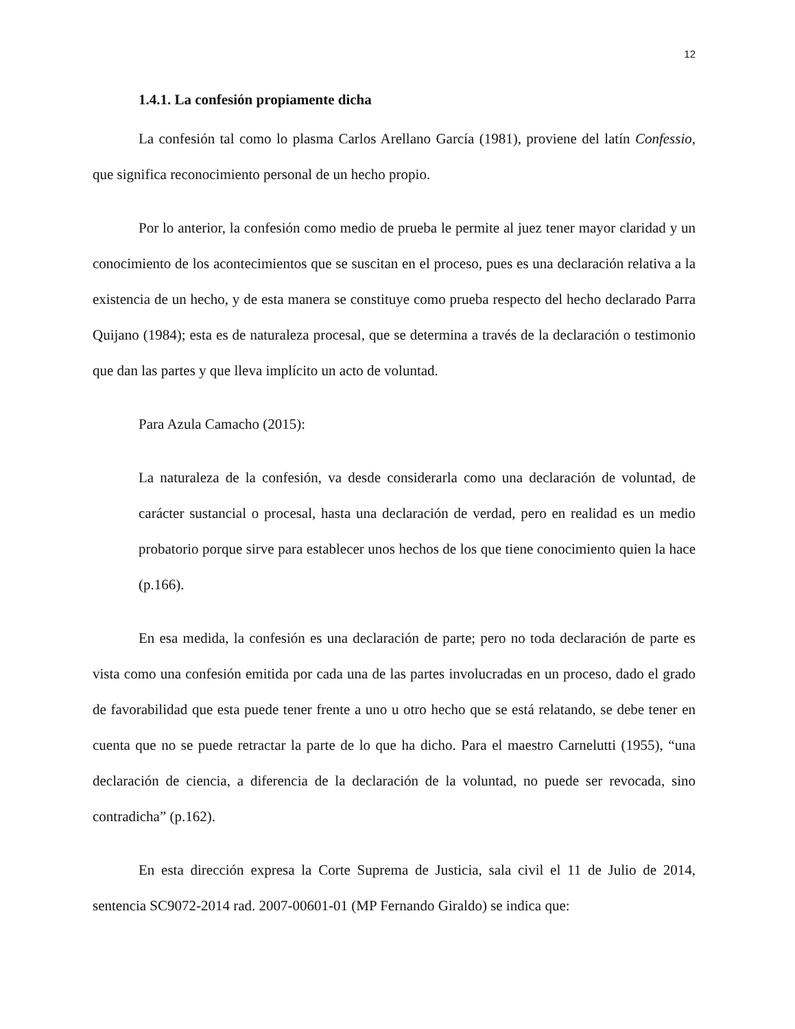12
1.4.1. La confesión propiamente dicha
La confesión tal como lo plasma Carlos Arellano García (1981), proviene del latín Confessio, que significa reconocimiento personal de un hecho propio.
Por lo anterior, la confesión como medio de prueba le permite al juez tener mayor claridad y un conocimiento de los acontecimientos que se suscitan en el proceso, pues es una declaración relativa a la existencia de un hecho, y de esta manera se constituye como prueba respecto del hecho declarado Parra Quijano (1984); esta es de naturaleza procesal, que se determina a través de la declaración o testimonio que dan las partes y que lleva implícito un acto de voluntad.
Para Azula Camacho (2015):
La naturaleza de la confesión, va desde considerarla como una declaración de voluntad, de carácter sustancial o procesal, hasta una declaración de verdad, pero en realidad es un medio probatorio porque sirve para establecer unos hechos de los que tiene conocimiento quien la hace (p.166).
En esa medida, la confesión es una declaración de parte; pero no toda declaración de parte es vista como una confesión emitida por cada una de las partes involucradas en un proceso, dado el grado de favorabilidad que esta puede tener frente a uno u otro hecho que se está relatando, se debe tener en cuenta que no se puede retractar la parte de lo que ha dicho. Para el maestro Carnelutti (1955), “una declaración de ciencia, a diferencia de la declaración de la voluntad, no puede ser revocada, sino contradicha” (p.162).
En esta dirección expresa la Corte Suprema de Justicia, sala civil el 11 de Julio de 2014, sentencia SC9072-2014 rad. 2007-00601-01 (MP Fernando Giraldo) se indica que: